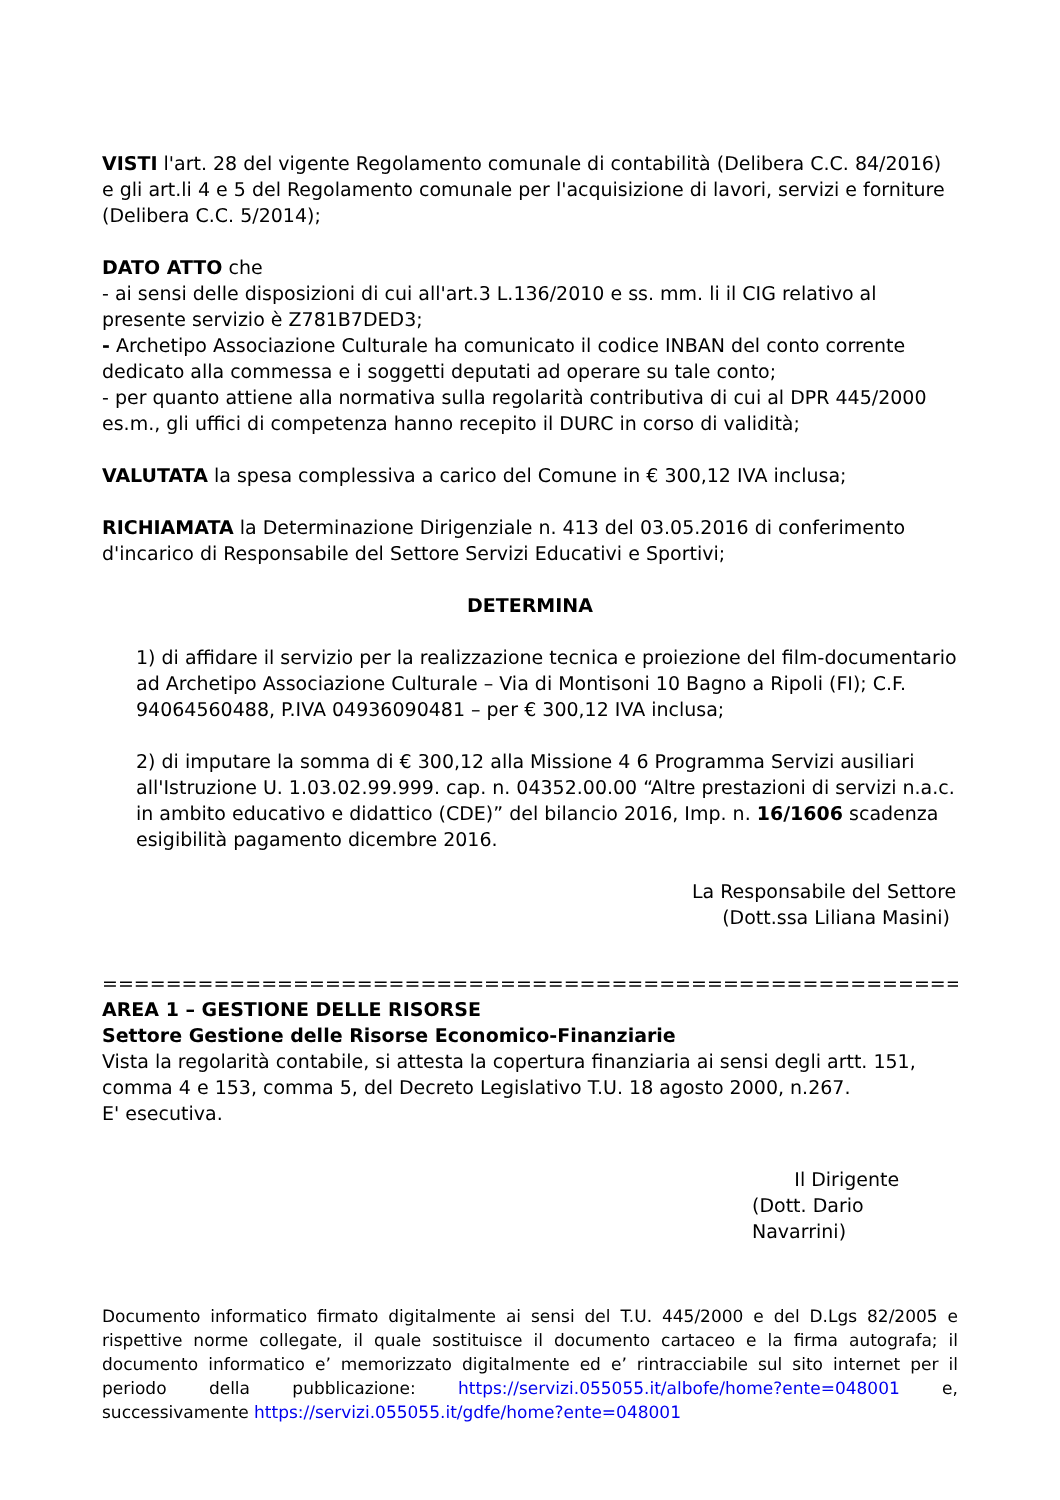VISTI l'art. 28 del vigente Regolamento comunale di contabilità (Delibera C.C. 84/2016) e gli art.li 4 e 5 del Regolamento comunale per l'acquisizione di lavori, servizi e forniture (Delibera C.C. 5/2014);
DATO ATTO che
- ai sensi delle disposizioni di cui all'art.3 L.136/2010 e ss. mm. li il CIG relativo al presente servizio è Z781B7DED3;
- Archetipo Associazione Culturale ha comunicato il codice INBAN del conto corrente dedicato alla commessa e i soggetti deputati ad operare su tale conto;
- per quanto attiene alla normativa sulla regolarità contributiva di cui al DPR 445/2000 es.m., gli uffici di competenza hanno recepito il DURC in corso di validità;
VALUTATA la spesa complessiva a carico del Comune in € 300,12 IVA inclusa;
RICHIAMATA la Determinazione Dirigenziale n. 413 del 03.05.2016 di conferimento d'incarico di Responsabile del Settore Servizi Educativi e Sportivi;
DETERMINA
1) di affidare il servizio per la realizzazione tecnica e proiezione del film-documentario ad Archetipo Associazione Culturale – Via di Montisoni 10 Bagno a Ripoli (FI); C.F. 94064560488, P.IVA 04936090481 – per € 300,12 IVA inclusa;
2) di imputare la somma di € 300,12 alla Missione 4 6 Programma Servizi ausiliari all'Istruzione U. 1.03.02.99.999. cap. n. 04352.00.00 “Altre prestazioni di servizi n.a.c. in ambito educativo e didattico (CDE)” del bilancio 2016, Imp. n. 16/1606 scadenza esigibilità pagamento dicembre 2016.
La Responsabile del Settore
(Dott.ssa Liliana Masini)
===========================================================
AREA 1 – GESTIONE DELLE RISORSE
Settore Gestione delle Risorse Economico-Finanziarie
Vista la regolarità contabile, si attesta la copertura finanziaria ai sensi degli artt. 151, comma 4 e 153, comma 5, del Decreto Legislativo T.U. 18 agosto 2000, n.267.
E' esecutiva.
Il Dirigente
(Dott. Dario Navarrini)
Documento informatico firmato digitalmente ai sensi del T.U. 445/2000 e del D.Lgs 82/2005 e rispettive norme collegate, il quale sostituisce il documento cartaceo e la firma autografa; il documento informatico e’ memorizzato digitalmente ed e’ rintracciabile sul sito internet per il periodo della pubblicazione: https://servizi.055055.it/albofe/home?ente=048001 e, successivamente https://servizi.055055.it/gdfe/home?ente=048001